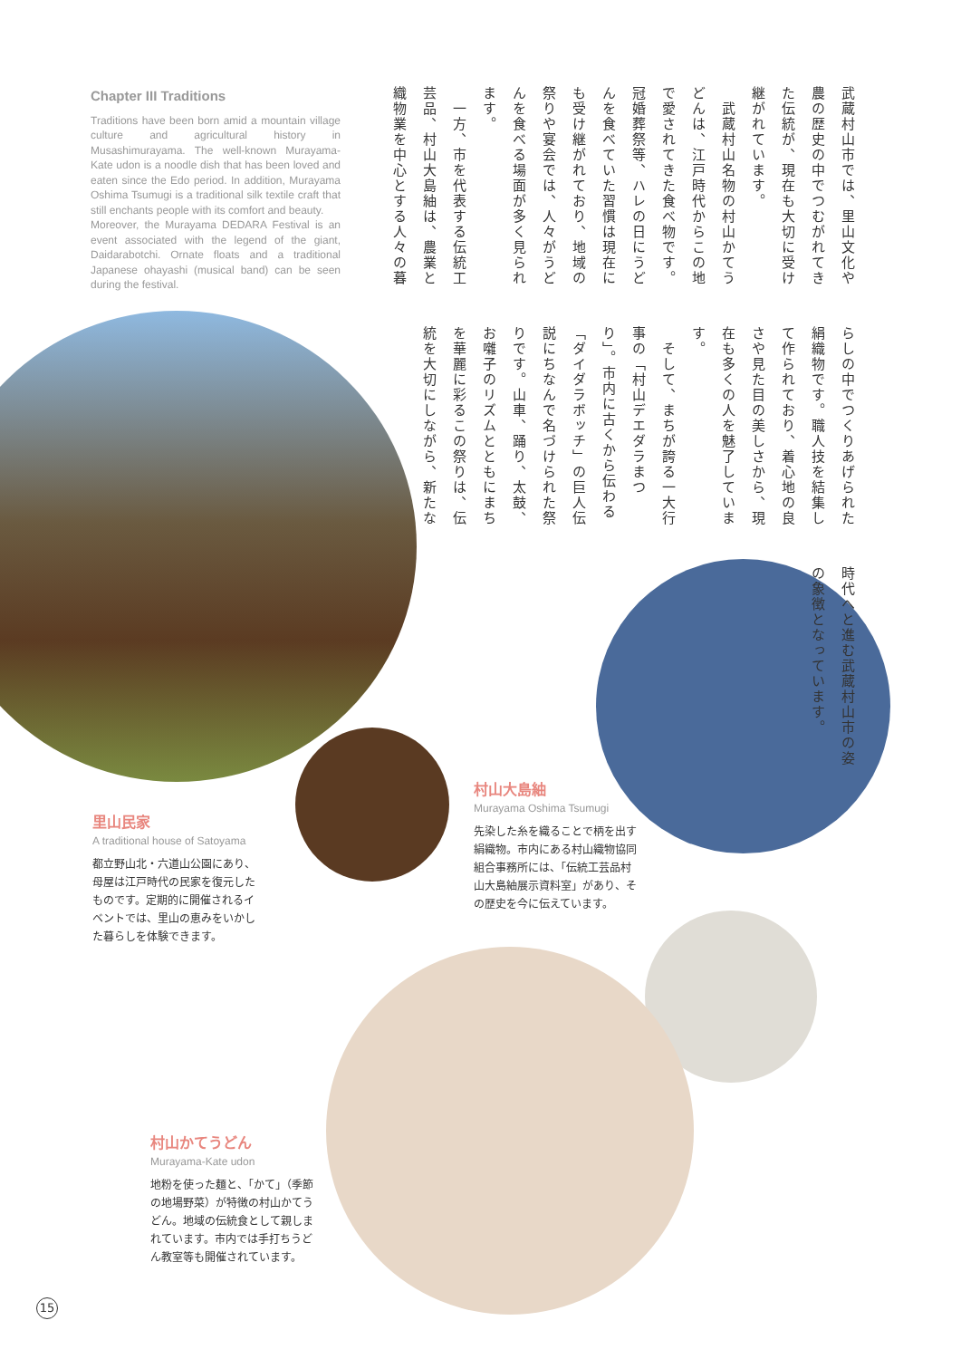Chapter III Traditions
Traditions have been born amid a mountain village culture and agricultural history in Musashimurayama. The well-known Murayama-Kate udon is a noodle dish that has been loved and eaten since the Edo period. In addition, Murayama Oshima Tsumugi is a traditional silk textile craft that still enchants people with its comfort and beauty.
Moreover, the Murayama DEDARA Festival is an event associated with the legend of the giant, Daidarabotchi. Ornate floats and a traditional Japanese ohayashi (musical band) can be seen during the festival.
武蔵村山市では、里山文化や農の歴史の中でつむがれてきた伝統が、現在も大切に受け継がれています。
　武蔵村山名物の村山かてうどんは、江戸時代からこの地で愛されてきた食べ物です。冠婚葬祭等、ハレの日にうどんを食べていた習慣は現在にも受け継がれており、地域の祭りや宴会では、人々がうどんを食べる場面が多く見られます。
　一方、市を代表する伝統工芸品、村山大島紬は、農業と織物業を中心とする人々の暮らしの中でつくりあげられた絹織物です。職人技を結集して作られており、着心地の良さや見た目の美しさから、現在も多くの人を魅了しています。
　そして、まちが誇る一大行事の「村山デエダラまつり」。市内に古くから伝わる「ダイダラボッチ」の巨人伝説にちなんで名づけられた祭りです。山車、踊り、太鼓、お囃子のリズムとともにまちを華麗に彩るこの祭りは、伝統を大切にしながら、新たな時代へと進む武蔵村山市の姿の象徴となっています。
里山民家
A traditional house of Satoyama
都立野山北・六道山公園にあり、母屋は江戸時代の民家を復元したものです。定期的に開催されるイベントでは、里山の恵みをいかした暮らしを体験できます。
村山大島紬
Murayama Oshima Tsumugi
先染した糸を織ることで柄を出す絹織物。市内にある村山織物協同組合事務所には、「伝統工芸品村山大島紬展示資料室」があり、その歴史を今に伝えています。
村山かてうどん
Murayama-Kate udon
地粉を使った麺と、「かて」（季節の地場野菜）が特徴の村山かてうどん。地域の伝統食として親しまれています。市内では手打ちうどん教室等も開催されています。
15